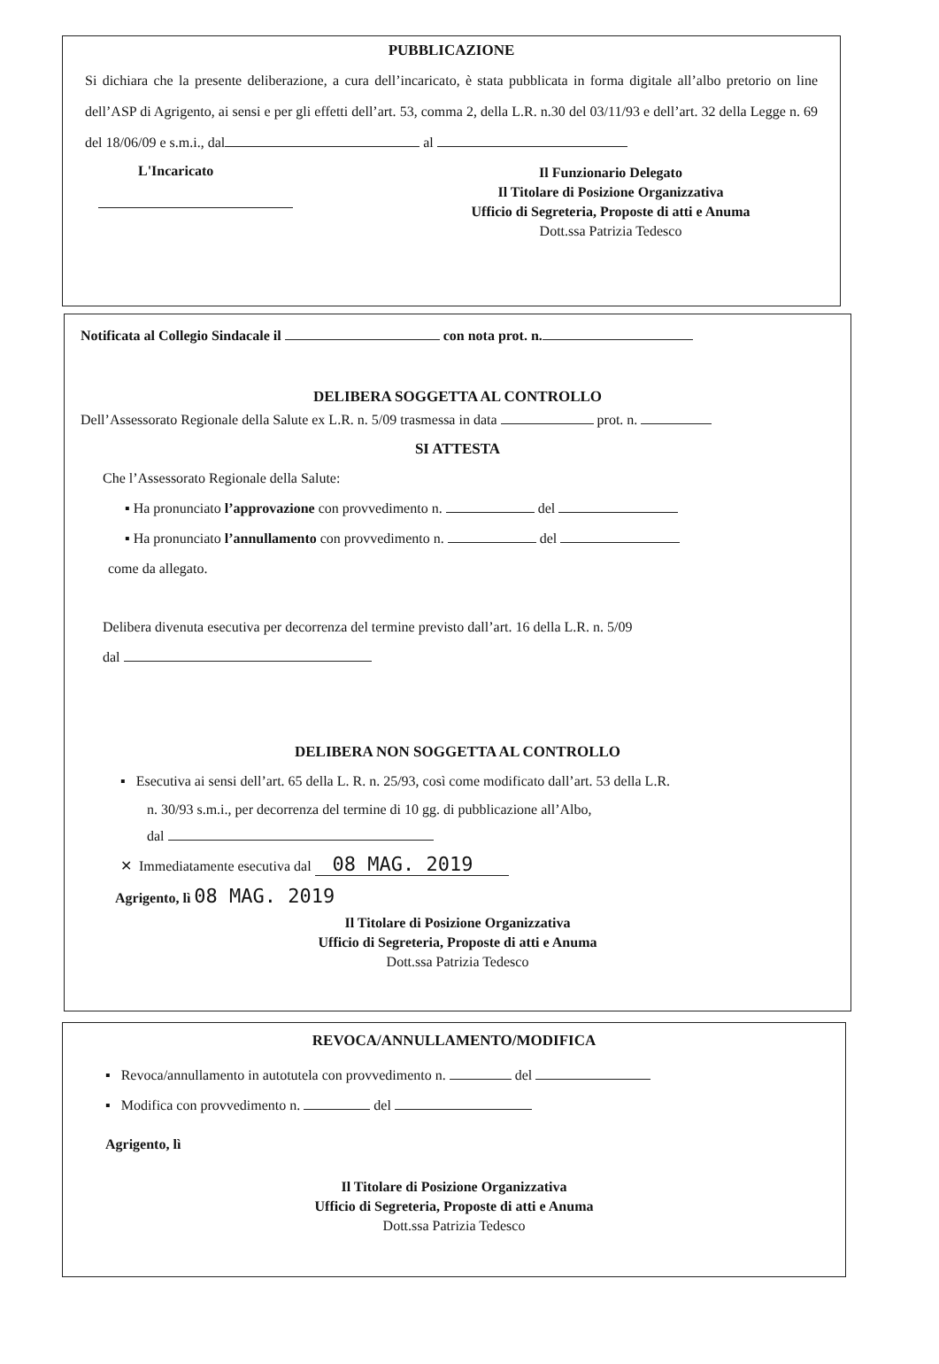PUBBLICAZIONE
Si dichiara che la presente deliberazione, a cura dell’incaricato, è stata pubblicata in forma digitale all’albo pretorio on line dell’ASP di Agrigento, ai sensi e per gli effetti dell’art. 53, comma 2, della L.R. n.30 del 03/11/93 e dell’art. 32 della Legge n. 69 del 18/06/09 e s.m.i., dal al
L'Incaricato
Il Funzionario Delegato
Il Titolare di Posizione Organizzativa
Ufficio di Segreteria, Proposte di atti e Anuma
Dott.ssa Patrizia Tedesco
Notificata al Collegio Sindacale il con nota prot. n.
DELIBERA SOGGETTA AL CONTROLLO
Dell’Assessorato Regionale della Salute ex L.R. n. 5/09 trasmessa in data prot. n.
SI ATTESTA
Che l’Assessorato Regionale della Salute:
▪ Ha pronunciato l’approvazione con provvedimento n. del
▪ Ha pronunciato l’annullamento con provvedimento n. del
come da allegato.
Delibera divenuta esecutiva per decorrenza del termine previsto dall’art. 16 della L.R. n. 5/09
dal
DELIBERA NON SOGGETTA AL CONTROLLO
▪ Esecutiva ai sensi dell’art. 65 della L. R. n. 25/93, così come modificato dall’art. 53 della L.R.
n. 30/93 s.m.i., per decorrenza del termine di 10 gg. di pubblicazione all’Albo,
dal
✕ Immediatamente esecutiva dal 08 MAG. 2019
Agrigento, lì 08 MAG. 2019
Il Titolare di Posizione Organizzativa
Ufficio di Segreteria, Proposte di atti e Anuma
Dott.ssa Patrizia Tedesco
REVOCA/ANNULLAMENTO/MODIFICA
▪ Revoca/annullamento in autotutela con provvedimento n. del
▪ Modifica con provvedimento n. del
Agrigento, lì
Il Titolare di Posizione Organizzativa
Ufficio di Segreteria, Proposte di atti e Anuma
Dott.ssa Patrizia Tedesco